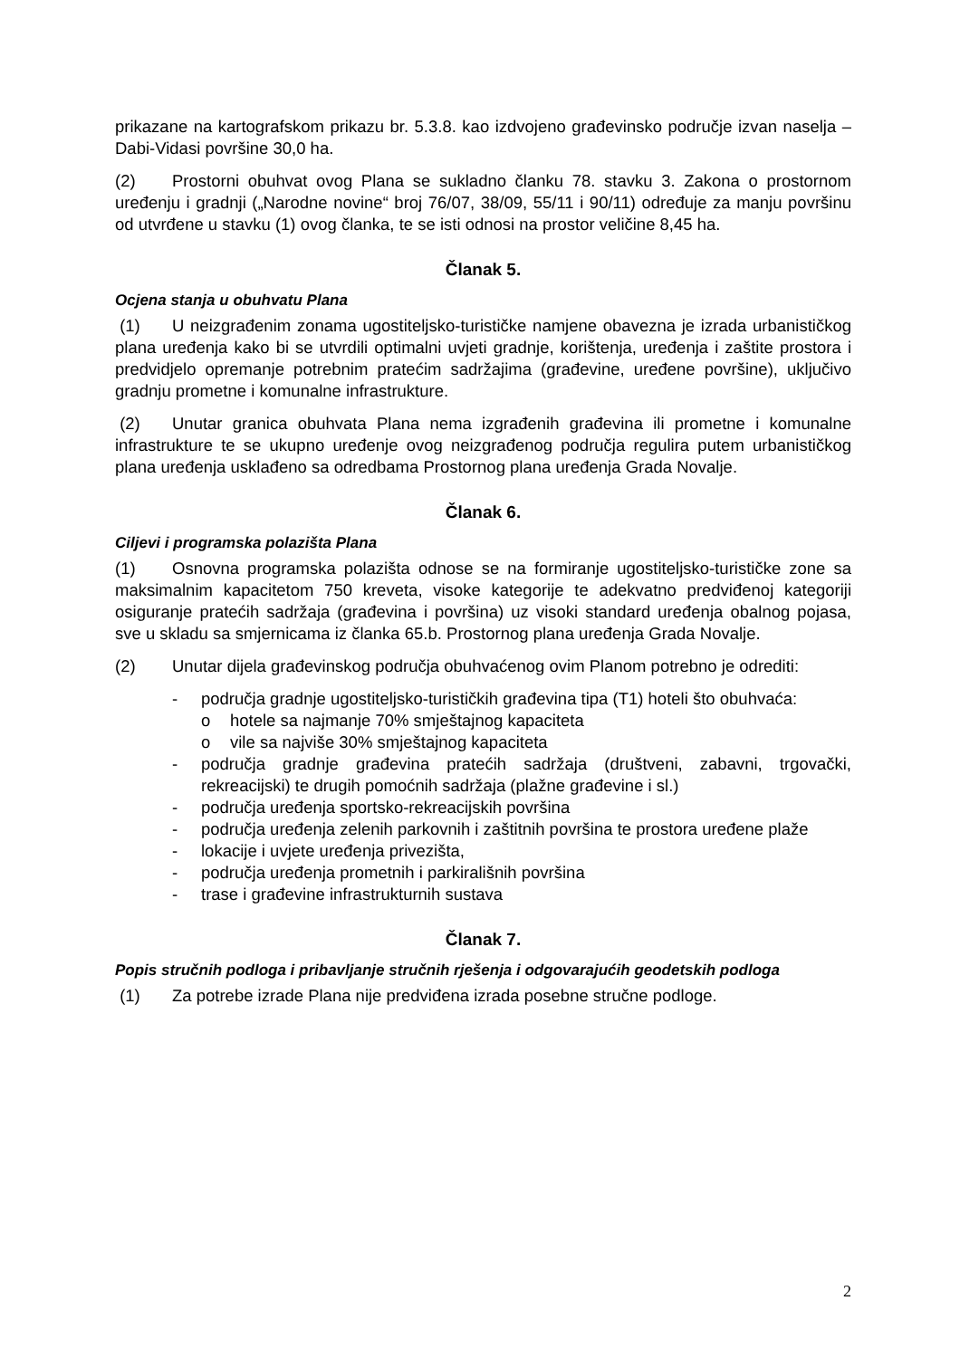prikazane na kartografskom prikazu br. 5.3.8. kao izdvojeno građevinsko područje izvan naselja – Dabi-Vidasi površine 30,0 ha.
(2) Prostorni obuhvat ovog Plana se sukladno članku 78. stavku 3. Zakona o prostornom uređenju i gradnji („Narodne novine“ broj 76/07, 38/09, 55/11 i 90/11) određuje za manju površinu od utvrđene u stavku (1) ovog članka, te se isti odnosi na prostor veličine 8,45 ha.
Članak 5.
Ocjena stanja u obuhvatu Plana
(1) U neizgrađenim zonama ugostiteljsko-turističke namjene obavezna je izrada urbanističkog plana uređenja kako bi se utvrdili optimalni uvjeti gradnje, korištenja, uređenja i zaštite prostora i predvidjelo opremanje potrebnim pratećim sadržajima (građevine, uređene površine), uključivo gradnju prometne i komunalne infrastrukture.
(2) Unutar granica obuhvata Plana nema izgrađenih građevina ili prometne i komunalne infrastrukture te se ukupno uređenje ovog neizgrađenog područja regulira putem urbanističkog plana uređenja usklađeno sa odredbama Prostornog plana uređenja Grada Novalje.
Članak 6.
Ciljevi i programska polazišta Plana
(1) Osnovna programska polazišta odnose se na formiranje ugostiteljsko-turističke zone sa maksimalnim kapacitetom 750 kreveta, visoke kategorije te adekvatno predviđenoj kategoriji osiguranje pratećih sadržaja (građevina i površina) uz visoki standard uređenja obalnog pojasa, sve u skladu sa smjernicama iz članka 65.b. Prostornog plana uređenja Grada Novalje.
(2) Unutar dijela građevinskog područja obuhvaćenog ovim Planom potrebno je odrediti:
- područja gradnje ugostiteljsko-turističkih građevina tipa (T1) hoteli što obuhvaća:
o hotele sa najmanje 70% smještajnog kapaciteta
o vile sa najviše 30% smještajnog kapaciteta
- područja gradnje građevina pratećih sadržaja (društveni, zabavni, trgovački, rekreacijski) te drugih pomoćnih sadržaja (plažne građevine i sl.)
- područja uređenja sportsko-rekreacijskih površina
- područja uređenja zelenih parkovnih i zaštitnih površina te prostora uređene plaže
- lokacije i uvjete uređenja privezišta,
- područja uređenja prometnih i parkirališnih površina
- trase i građevine infrastrukturnih sustava
Članak 7.
Popis stručnih podloga i pribavljanje stručnih rješenja i odgovarajućih geodetskih podloga
(1) Za potrebe izrade Plana nije predviđena izrada posebne stručne podloge.
2